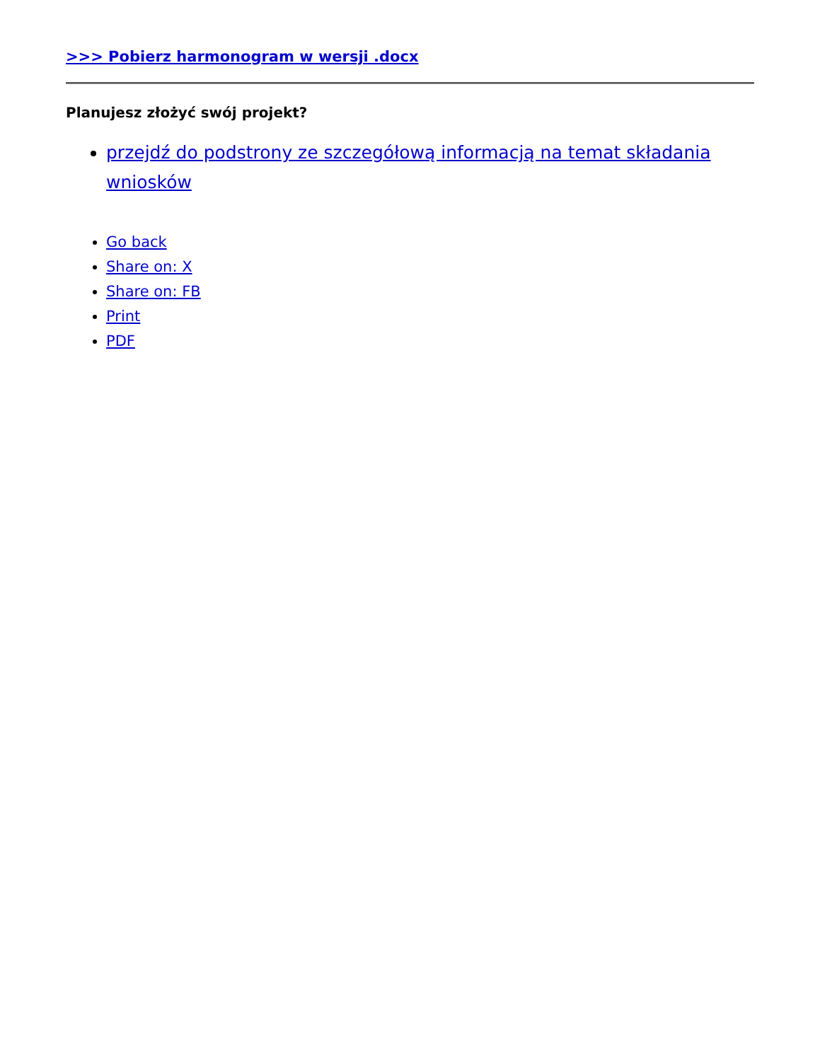>>> Pobierz harmonogram w wersji .docx
Planujesz złożyć swój projekt?
przejdź do podstrony ze szczegółową informacją na temat składania wniosków
Go back
Share on: X
Share on: FB
Print
PDF